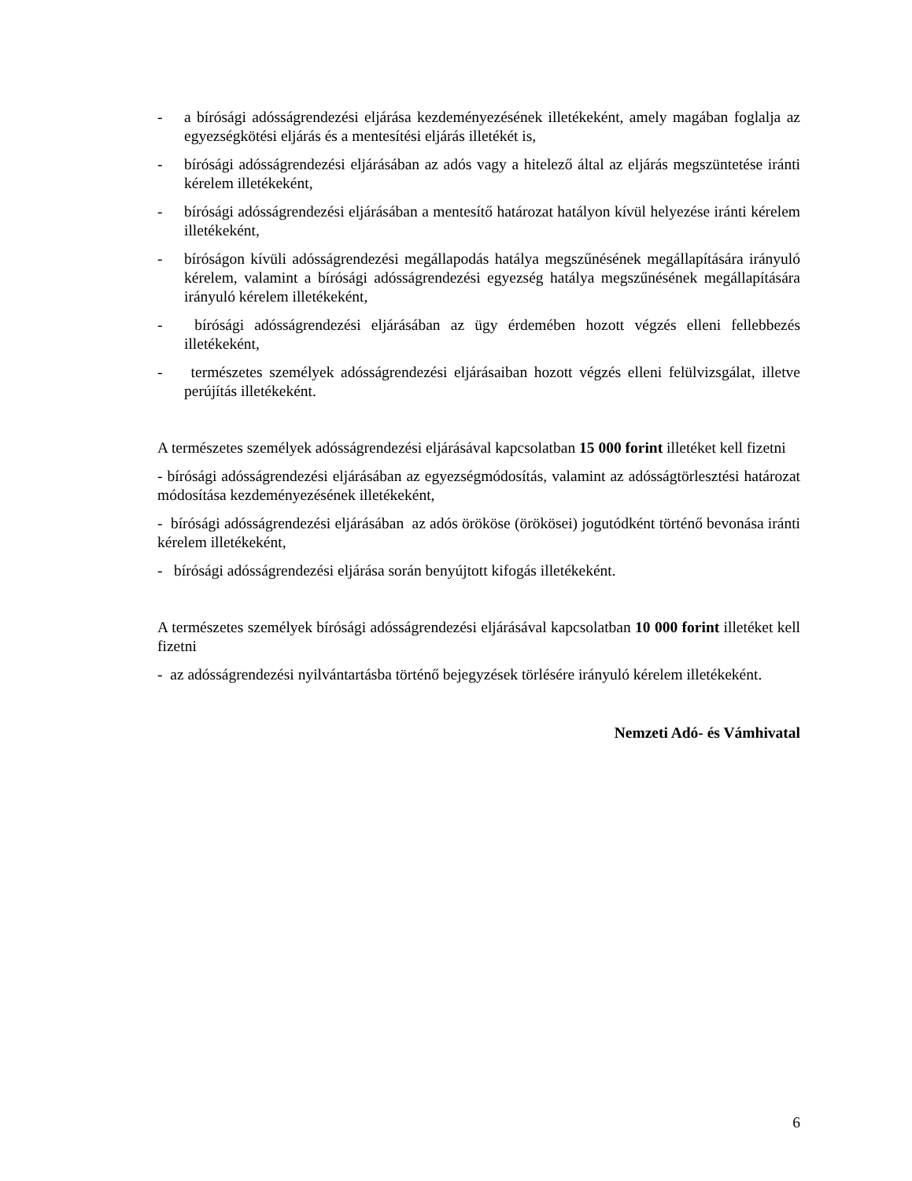- a bírósági adósságrendezési eljárása kezdeményezésének illetékeként, amely magában foglalja az egyezségkötési eljárás és a mentesítési eljárás illetékét is,
- bírósági adósságrendezési eljárásában az adós vagy a hitelező által az eljárás megszüntetése iránti kérelem illetékeként,
- bírósági adósságrendezési eljárásában a mentesítő határozat hatályon kívül helyezése iránti kérelem illetékeként,
- bíróságon kívüli adósságrendezési megállapodás hatálya megszűnésének megállapítására irányuló kérelem, valamint a bírósági adósságrendezési egyezség hatálya megszűnésének megállapítására irányuló kérelem illetékeként,
- bírósági adósságrendezési eljárásában az ügy érdemében hozott végzés elleni fellebbezés illetékeként,
- természetes személyek adósságrendezési eljárásaiban hozott végzés elleni felülvizsgálat, illetve perújítás illetékeként.
A természetes személyek adósságrendezési eljárásával kapcsolatban 15 000 forint illetéket kell fizetni
- bírósági adósságrendezési eljárásában az egyezségmódosítás, valamint az adósságtörlesztési határozat módosítása kezdeményezésének illetékeként,
- bírósági adósságrendezési eljárásában az adós örököse (örökösei) jogutódként történő bevonása iránti kérelem illetékeként,
- bírósági adósságrendezési eljárása során benyújtott kifogás illetékeként.
A természetes személyek bírósági adósságrendezési eljárásával kapcsolatban 10 000 forint illetéket kell fizetni
- az adósságrendezési nyilvántartásba történő bejegyzések törlésére irányuló kérelem illetékeként.
Nemzeti Adó- és Vámhivatal
6